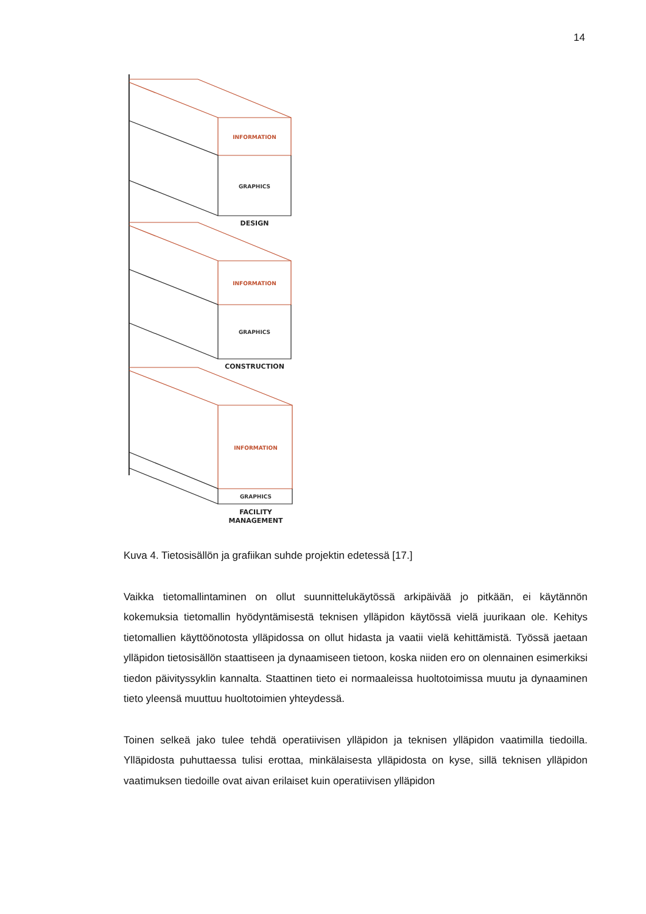14
INFORMATION
GRAPHICS
DESIGN
INFORMATION
GRAPHICS
CONSTRUCTION
INFORMATION
GRAPHICS
FACILITY
MANAGEMENT
Kuva 4. Tietosisällön ja grafiikan suhde projektin edetessä [17.]
Vaikka tietomallintaminen on ollut suunnittelukäytössä arkipäivää jo pitkään, ei käytännön kokemuksia tietomallin hyödyntämisestä teknisen ylläpidon käytössä vielä juurikaan ole. Kehitys tietomallien käyttöönotosta ylläpidossa on ollut hidasta ja vaatii vielä kehittämistä. Työssä jaetaan ylläpidon tietosisällön staattiseen ja dynaamiseen tietoon, koska niiden ero on olennainen esimerkiksi tiedon päivityssyklin kannalta. Staattinen tieto ei normaaleissa huoltotoimissa muutu ja dynaaminen tieto yleensä muuttuu huoltotoimien yhteydessä.
Toinen selkeä jako tulee tehdä operatiivisen ylläpidon ja teknisen ylläpidon vaatimilla tiedoilla. Ylläpidosta puhuttaessa tulisi erottaa, minkälaisesta ylläpidosta on kyse, sillä teknisen ylläpidon vaatimuksen tiedoille ovat aivan erilaiset kuin operatiivisen ylläpidon